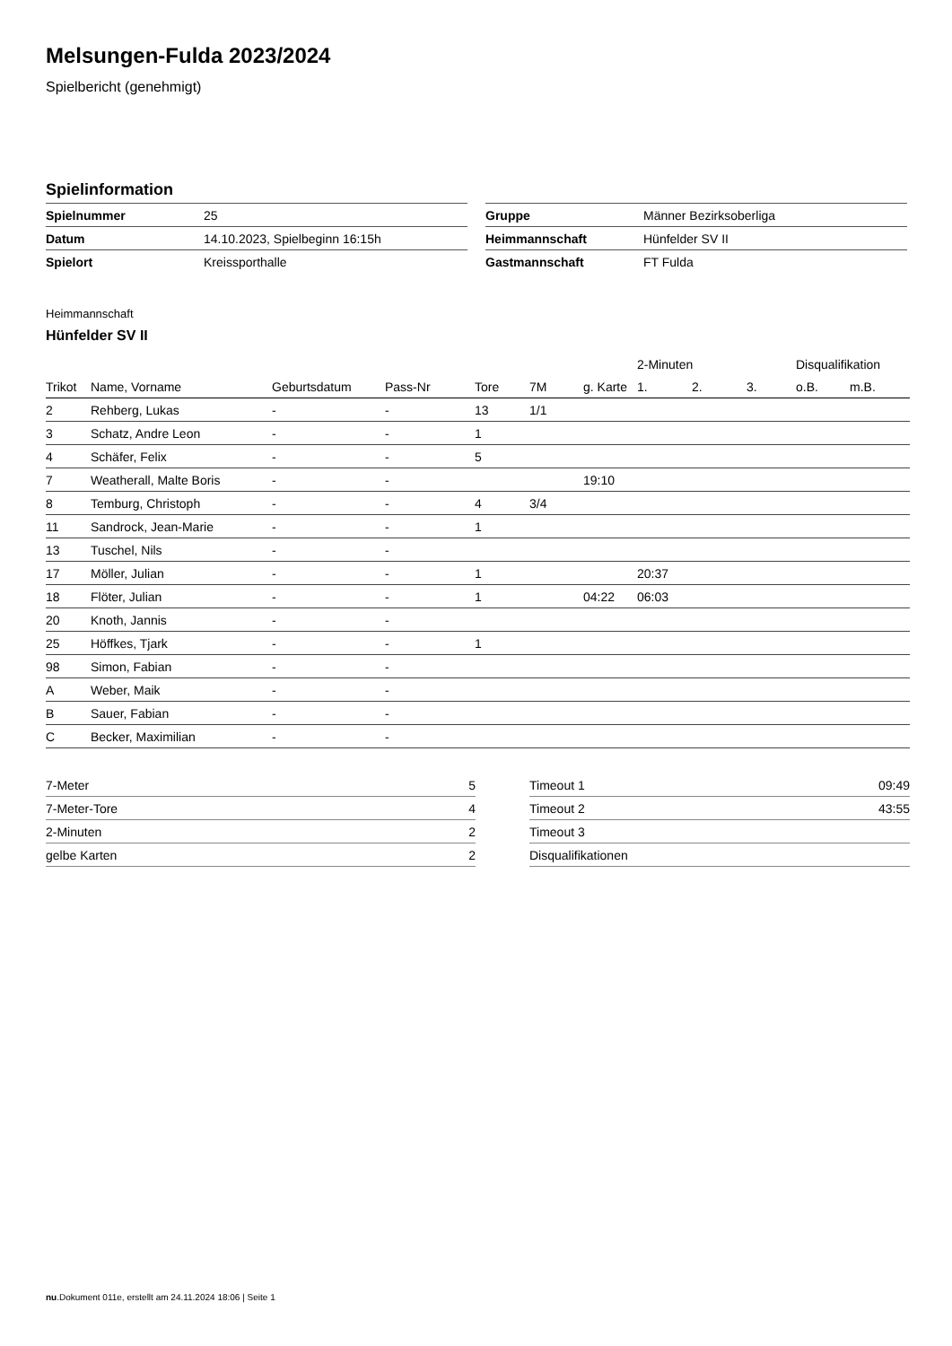Melsungen-Fulda 2023/2024
Spielbericht (genehmigt)
Spielinformation
| Spielnummer | 25 |
| Datum | 14.10.2023, Spielbeginn 16:15h |
| Spielort | Kreissporthalle |
| Gruppe | Männer Bezirksoberliga |
| Heimmannschaft | Hünfelder SV II |
| Gastmannschaft | FT Fulda |
Heimmannschaft
Hünfelder SV II
| | | | | | | | 2-Minuten | | | Disqualifikation | |
| --- | --- | --- | --- | --- | --- | --- | --- | --- | --- | --- | --- |
| Trikot | Name, Vorname | Geburtsdatum | Pass-Nr | Tore | 7M | g. Karte | 1. | 2. | 3. | o.B. | m.B. |
| 2 | Rehberg, Lukas | - | - | 13 | 1/1 | | | | | | |
| 3 | Schatz, Andre Leon | - | - | 1 | | | | | | | |
| 4 | Schäfer, Felix | - | - | 5 | | | | | | | |
| 7 | Weatherall, Malte Boris | - | - | | | 19:10 | | | | | |
| 8 | Temburg, Christoph | - | - | 4 | 3/4 | | | | | | |
| 11 | Sandrock, Jean-Marie | - | - | 1 | | | | | | | |
| 13 | Tuschel, Nils | - | - | | | | | | | | |
| 17 | Möller, Julian | - | - | 1 | | | 20:37 | | | | |
| 18 | Flöter, Julian | - | - | 1 | | 04:22 | 06:03 | | | | |
| 20 | Knoth, Jannis | - | - | | | | | | | | |
| 25 | Höffkes, Tjark | - | - | 1 | | | | | | | |
| 98 | Simon, Fabian | - | - | | | | | | | | |
| A | Weber, Maik | - | - | | | | | | | | |
| B | Sauer, Fabian | - | - | | | | | | | | |
| C | Becker, Maximilian | - | - | | | | | | | | |
| 7-Meter | 5 |
| 7-Meter-Tore | 4 |
| 2-Minuten | 2 |
| gelbe Karten | 2 |
| Timeout 1 | 09:49 |
| Timeout 2 | 43:55 |
| Timeout 3 | |
| Disqualifikationen | |
nu.Dokument 011e, erstellt am 24.11.2024 18:06 | Seite 1